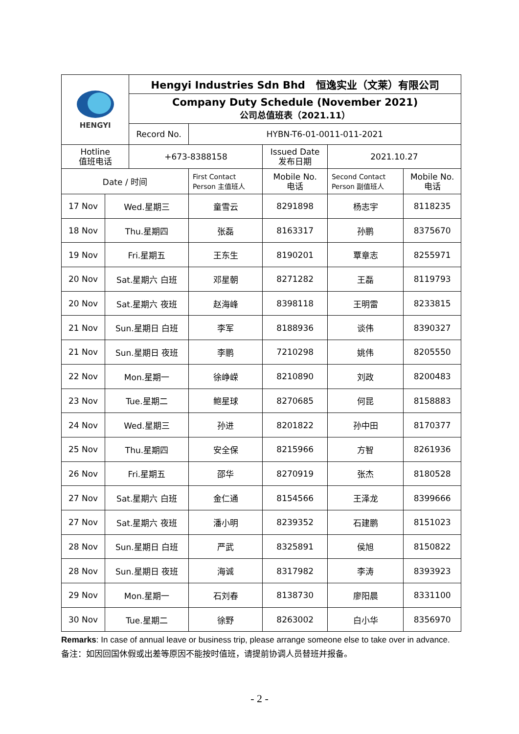| HENGYI | | Hengyi Industries Sdn Bhd 恒逸实业（文莱）有限公司 | | | | |
| | | Company Duty Schedule (November 2021) 公司总值班表（2021.11） | | | | |
| | | Record No. | HYBN-T6-01-0011-011-2021 | | | |
| Hotline 值班电话 | | +673-8388158 | | Issued Date 发布日期 | 2021.10.27 | |
| Date / 时间 | | | First Contact Person 主值班人 | Mobile No. 电话 | Second Contact Person 副值班人 | Mobile No. 电话 |
| 17 Nov | Wed.星期三 | | 童雪云 | 8291898 | 杨志宇 | 8118235 |
| 18 Nov | Thu.星期四 | | 张磊 | 8163317 | 孙鹏 | 8375670 |
| 19 Nov | Fri.星期五 | | 王东生 | 8190201 | 覃章志 | 8255971 |
| 20 Nov | Sat.星期六 白班 | | 邓星朝 | 8271282 | 王磊 | 8119793 |
| 20 Nov | Sat.星期六 夜班 | | 赵海峰 | 8398118 | 王明雷 | 8233815 |
| 21 Nov | Sun.星期日 白班 | | 李军 | 8188936 | 谈伟 | 8390327 |
| 21 Nov | Sun.星期日 夜班 | | 李鹏 | 7210298 | 姚伟 | 8205550 |
| 22 Nov | Mon.星期一 | | 徐峥嵘 | 8210890 | 刘政 | 8200483 |
| 23 Nov | Tue.星期二 | | 鲍星球 | 8270685 | 何昆 | 8158883 |
| 24 Nov | Wed.星期三 | | 孙进 | 8201822 | 孙中田 | 8170377 |
| 25 Nov | Thu.星期四 | | 安全保 | 8215966 | 方智 | 8261936 |
| 26 Nov | Fri.星期五 | | 邵华 | 8270919 | 张杰 | 8180528 |
| 27 Nov | Sat.星期六 白班 | | 金仁通 | 8154566 | 王泽龙 | 8399666 |
| 27 Nov | Sat.星期六 夜班 | | 潘小明 | 8239352 | 石建鹏 | 8151023 |
| 28 Nov | Sun.星期日 白班 | | 严武 | 8325891 | 侯旭 | 8150822 |
| 28 Nov | Sun.星期日 夜班 | | 海诚 | 8317982 | 李涛 | 8393923 |
| 29 Nov | Mon.星期一 | | 石刘春 | 8138730 | 廖阳晨 | 8331100 |
| 30 Nov | Tue.星期二 | | 徐野 | 8263002 | 白小华 | 8356970 |
Remarks: In case of annual leave or business trip, please arrange someone else to take over in advance. 备注：如因回国休假或出差等原因不能按时值班，请提前协调人员替班并报备。
- 2 -